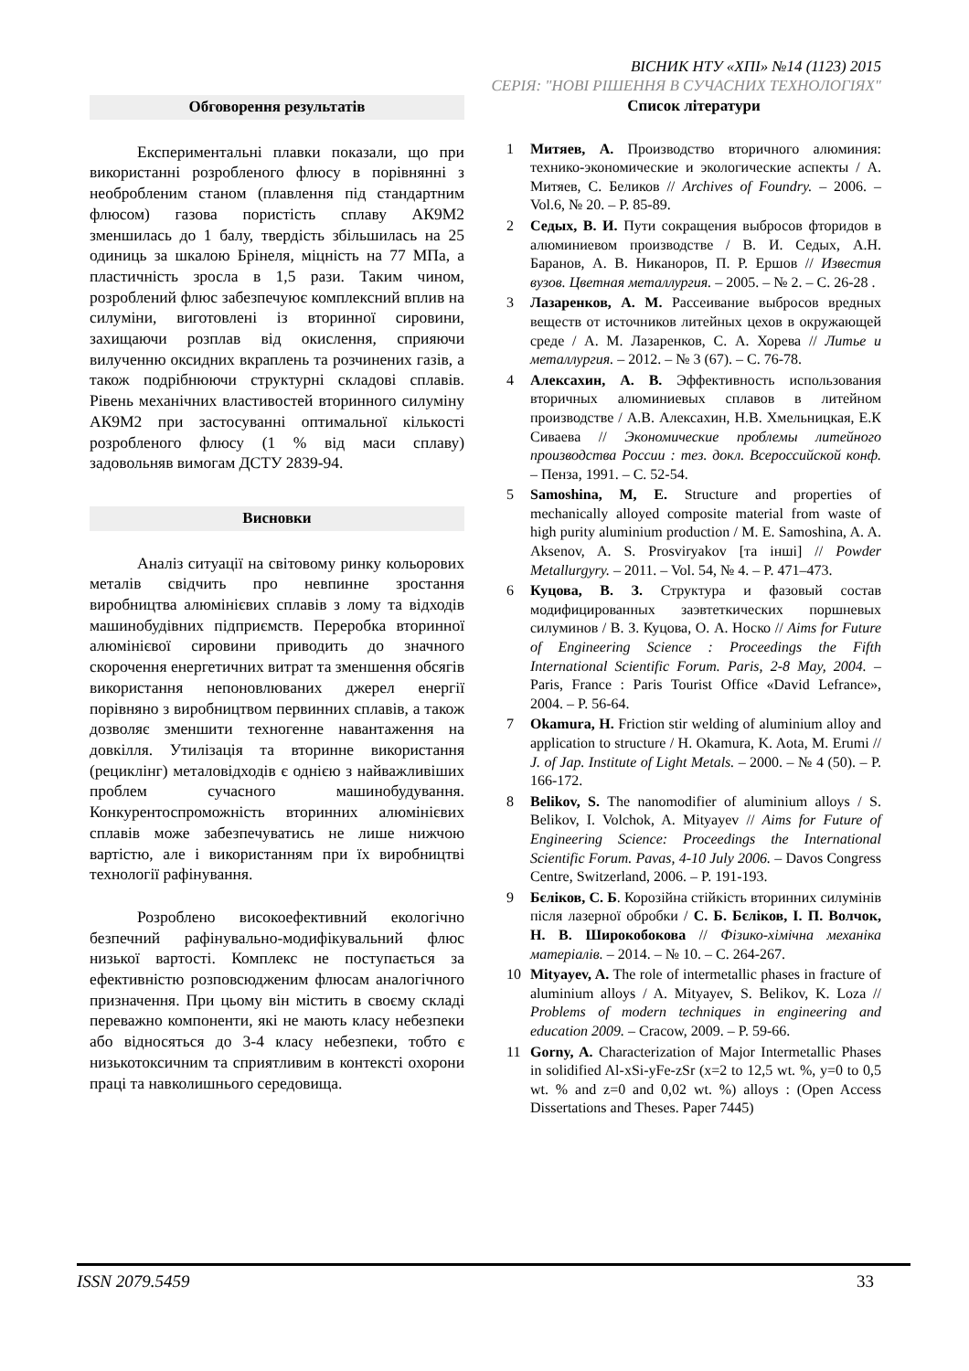ВІСНИК НТУ «ХПІ» №14 (1123) 2015
СЕРІЯ: "НОВІ РІШЕННЯ В СУЧАСНИХ ТЕХНОЛОГІЯХ"
Обговорення результатів
Експериментальні плавки показали, що при використанні розробленого флюсу в порівнянні з необробленим станом (плавлення під стандартним флюсом) газова пористість сплаву АК9М2 зменшилась до 1 балу, твердість збільшилась на 25 одиниць за шкалою Брінеля, міцність на 77 МПа, а пластичність зросла в 1,5 рази. Таким чином, розроблений флюс забезпечуює комплексний вплив на силуміни, виготовлені із вторинної сировини, захищаючи розплав від окислення, сприяючи вилученню оксидних вкраплень та розчинених газів, а також подрібнюючи структурні складові сплавів. Рівень механічних властивостей вторинного силуміну АК9М2 при застосуванні оптимальної кількості розробленого флюсу (1 % від маси сплаву) задовольняв вимогам ДСТУ 2839-94.
Висновки
Аналіз ситуації на світовому ринку кольорових металів свідчить про невпинне зростання виробництва алюмінієвих сплавів з лому та відходів машинобудівних підприємств. Переробка вторинної алюмінієвої сировини приводить до значного скорочення енергетичних витрат та зменшення обсягів використання непоновлюваних джерел енергії порівняно з виробництвом первинних сплавів, а також дозволяє зменшити техногенне навантаження на довкілля. Утилізація та вторинне використання (рециклінг) металовідходів є однією з найважливіших проблем сучасного машинобудування. Конкурентоспроможність вторинних алюмінієвих сплавів може забезпечуватись не лише нижчою вартістю, але і використанням при їх виробництві технології рафінування.
Розроблено високоефективний екологічно безпечний рафінувально-модифікувальний флюс низької вартості. Комплекс не поступається за ефективністю розповсюдженим флюсам аналогічного призначення. При цьому він містить в своєму складі переважно компоненти, які не мають класу небезпеки або відносяться до 3-4 класу небезпеки, тобто є низькотоксичним та сприятливим в контексті охорони праці та навколишнього середовища.
Список літератури
1 Митяев, А. Производство вторичного алюминия: технико-экономические и экологические аспекты / А. Митяев, С. Беликов // Archives of Foundry. – 2006. – Vol.6, № 20. – P. 85-89.
2 Седых, В. И. Пути сокращения выбросов фторидов в алюминиевом производстве / В. И. Седых, А.Н. Баранов, А. В. Никаноров, П. Р. Ершов // Известия вузов. Цветная металлургия. – 2005. – № 2. – С. 26-28 .
3 Лазаренков, А. М. Рассеивание выбросов вредных веществ от источников литейных цехов в окружающей среде / А. М. Лазаренков, С. А. Хорева // Литье и металлургия. – 2012. – № 3 (67). – С. 76-78.
4 Алексахин, А. В. Эффективность использования вторичных алюминиевых сплавов в литейном производстве / А.В. Алексахин, Н.В. Хмельницкая, Е.К Сиваева // Экономические проблемы литейного производства России : тез. докл. Всероссийской конф. – Пенза, 1991. – С. 52-54.
5 Samoshina, M, E. Structure and properties of mechanically alloyed composite material from waste of high purity aluminium production / M. E. Samoshina, A. A. Aksenov, A. S. Prosviryakov [та інші] // Powder Metallurgyry. – 2011. – Vol. 54, № 4. – P. 471–473.
6 Куцова, В. З. Структура и фазовый состав модифицированных заэвтеткических поршневых силуминов / В. З. Куцова, О. А. Носко // Aims for Future of Engineering Science : Proceedings the Fifth International Scientific Forum. Paris, 2-8 May, 2004. – Paris, France : Paris Tourist Office «David Lefrance», 2004. – P. 56-64.
7 Okamura, H. Friction stir welding of aluminium alloy and application to structure / H. Okamura, K. Aota, M. Erumi // J. of Jap. Institute of Light Metals. – 2000. – № 4 (50). – P. 166-172.
8 Belikov, S. The nanomodifier of aluminium alloys / S. Belikov, I. Volchok, A. Mityayev // Aims for Future of Engineering Science: Proceedings the International Scientific Forum. Pavas, 4-10 July 2006. – Davos Congress Centre, Switzerland, 2006. – P. 191-193.
9 Бєліков, С. Б. Корозійна стійкість вторинних силумінів після лазерної обробки / С. Б. Бєліков, І. П. Волчок, Н. В. Широкобокова // Фізико-хімічна механіка матеріалів. – 2014. – № 10. – С. 264-267.
10 Mityayev, A. The role of intermetallic phases in fracture of aluminium alloys / A. Mityayev, S. Belikov, K. Loza // Problems of modern techniques in engineering and education 2009. – Cracow, 2009. – P. 59-66.
11 Gorny, A. Characterization of Major Intermetallic Phases in solidified Al-xSi-yFe-zSr (x=2 to 12,5 wt. %, y=0 to 0,5 wt. % and z=0 and 0,02 wt. %) alloys : (Open Access Dissertations and Theses. Paper 7445)
ISSN 2079.5459 33